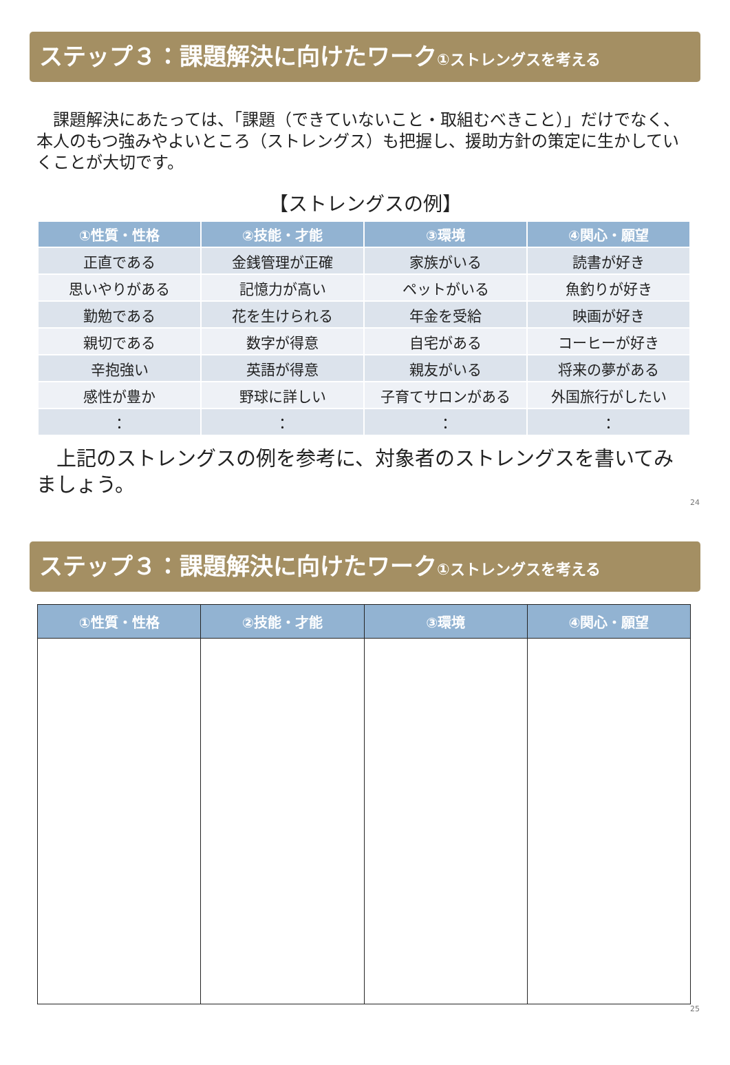ステップ３：課題解決に向けたワーク①ストレングスを考える
　課題解決にあたっては、「課題（できていないこと・取組むべきこと）」だけでなく、本人のもつ強みやよいところ（ストレングス）も把握し、援助方針の策定に生かしていくことが大切です。
【ストレングスの例】
| ①性質・性格 | ②技能・才能 | ③環境 | ④関心・願望 |
| --- | --- | --- | --- |
| 正直である | 金銭管理が正確 | 家族がいる | 読書が好き |
| 思いやりがある | 記憶力が高い | ペットがいる | 魚釣りが好き |
| 勤勉である | 花を生けられる | 年金を受給 | 映画が好き |
| 親切である | 数字が得意 | 自宅がある | コーヒーが好き |
| 辛抱強い | 英語が得意 | 親友がいる | 将来の夢がある |
| 感性が豊か | 野球に詳しい | 子育てサロンがある | 外国旅行がしたい |
| ： | ： | ： | ： |
　上記のストレングスの例を参考に、対象者のストレングスを書いてみましょう。
24
ステップ３：課題解決に向けたワーク①ストレングスを考える
| ①性質・性格 | ②技能・才能 | ③環境 | ④関心・願望 |
| --- | --- | --- | --- |
25